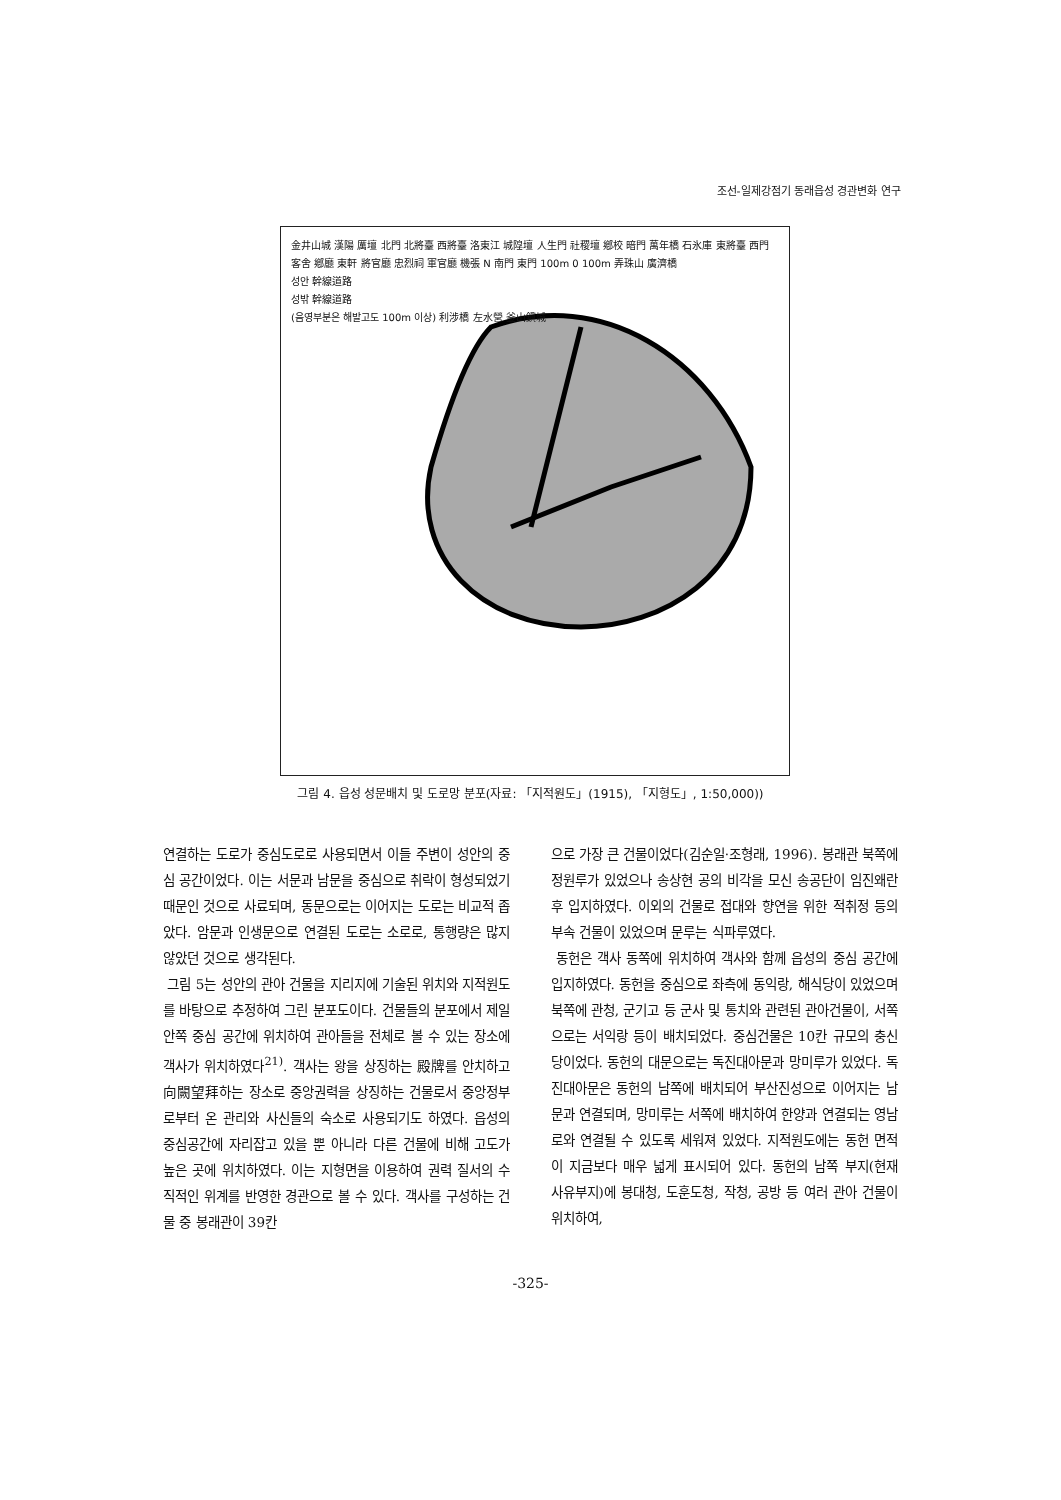조선-일제강점기 동래읍성 경관변화 연구
金井山城 漢陽 厲壇 北門 北將臺 西將臺 洛東江 城隍壇 人生門 社稷壇 鄕校 暗門 萬年橋 石氷庫 東將臺 西門 客舍 鄕廳 東軒 將官廳 忠烈祠 軍官廳 機張 N 南門 東門 100m 0 100m 弄珠山 廣濟橋
성안 幹線道路
성밖 幹線道路
(음영부분은 해발고도 100m 이상) 利涉橋 左水營 釜山鎭城
그림 4. 읍성 성문배치 및 도로망 분포(자료: 「지적원도」(1915), 「지형도」, 1:50,000))
연결하는 도로가 중심도로로 사용되면서 이들 주변이 성안의 중심 공간이었다. 이는 서문과 남문을 중심으로 취락이 형성되었기 때문인 것으로 사료되며, 동문으로는 이어지는 도로는 비교적 좁았다. 암문과 인생문으로 연결된 도로는 소로로, 통행량은 많지 않았던 것으로 생각된다.
그림 5는 성안의 관아 건물을 지리지에 기술된 위치와 지적원도를 바탕으로 추정하여 그린 분포도이다. 건물들의 분포에서 제일 안쪽 중심 공간에 위치하여 관아들을 전체로 볼 수 있는 장소에 객사가 위치하였다<sup>21)</sup>. 객사는 왕을 상징하는 殿牌를 안치하고 向闕望拜하는 장소로 중앙권력을 상징하는 건물로서 중앙정부로부터 온 관리와 사신들의 숙소로 사용되기도 하였다. 읍성의 중심공간에 자리잡고 있을 뿐 아니라 다른 건물에 비해 고도가 높은 곳에 위치하였다. 이는 지형면을 이용하여 권력 질서의 수직적인 위계를 반영한 경관으로 볼 수 있다. 객사를 구성하는 건물 중 봉래관이 39칸
으로 가장 큰 건물이었다(김순일·조형래, 1996). 봉래관 북쪽에 정원루가 있었으나 송상현 공의 비각을 모신 송공단이 임진왜란 후 입지하였다. 이외의 건물로 접대와 향연을 위한 적취정 등의 부속 건물이 있었으며 문루는 식파루였다.
동헌은 객사 동쪽에 위치하여 객사와 함께 읍성의 중심 공간에 입지하였다. 동헌을 중심으로 좌측에 동익랑, 해식당이 있었으며 북쪽에 관청, 군기고 등 군사 및 통치와 관련된 관아건물이, 서쪽으로는 서익랑 등이 배치되었다. 중심건물은 10칸 규모의 충신당이었다. 동헌의 대문으로는 독진대아문과 망미루가 있었다. 독진대아문은 동헌의 남쪽에 배치되어 부산진성으로 이어지는 남문과 연결되며, 망미루는 서쪽에 배치하여 한양과 연결되는 영남로와 연결될 수 있도록 세워져 있었다. 지적원도에는 동헌 면적이 지금보다 매우 넓게 표시되어 있다. 동헌의 남쪽 부지(현재 사유부지)에 봉대청, 도훈도청, 작청, 공방 등 여러 관아 건물이 위치하여,
-325-